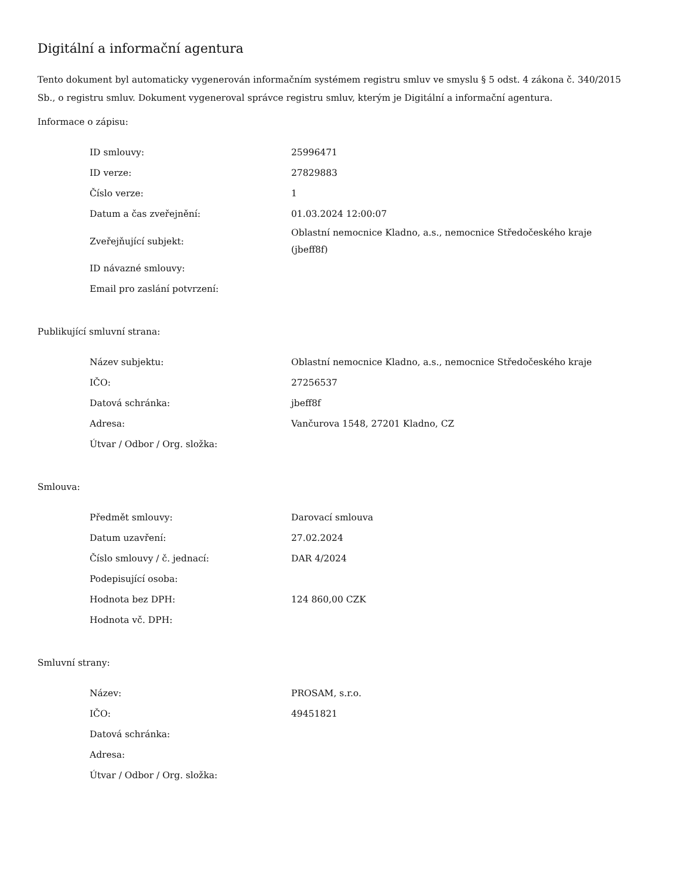Digitální a informační agentura
Tento dokument byl automaticky vygenerován informačním systémem registru smluv ve smyslu § 5 odst. 4 zákona č. 340/2015 Sb., o registru smluv. Dokument vygeneroval správce registru smluv, kterým je Digitální a informační agentura.
Informace o zápisu:
| ID smlouvy: | 25996471 |
| ID verze: | 27829883 |
| Číslo verze: | 1 |
| Datum a čas zveřejnění: | 01.03.2024 12:00:07 |
| Zveřejňující subjekt: | Oblastní nemocnice Kladno, a.s., nemocnice Středočeského kraje (jbeff8f) |
| ID návazné smlouvy: | |
| Email pro zaslání potvrzení: | |
Publikující smluvní strana:
| Název subjektu: | Oblastní nemocnice Kladno, a.s., nemocnice Středočeského kraje |
| IČO: | 27256537 |
| Datová schránka: | jbeff8f |
| Adresa: | Vančurova 1548, 27201 Kladno, CZ |
| Útvar / Odbor / Org. složka: | |
Smlouva:
| Předmět smlouvy: | Darovací smlouva |
| Datum uzavření: | 27.02.2024 |
| Číslo smlouvy / č. jednací: | DAR 4/2024 |
| Podepisující osoba: | |
| Hodnota bez DPH: | 124 860,00 CZK |
| Hodnota vč. DPH: | |
Smluvní strany:
| Název: | PROSAM, s.r.o. |
| IČO: | 49451821 |
| Datová schránka: | |
| Adresa: | |
| Útvar / Odbor / Org. složka: | |